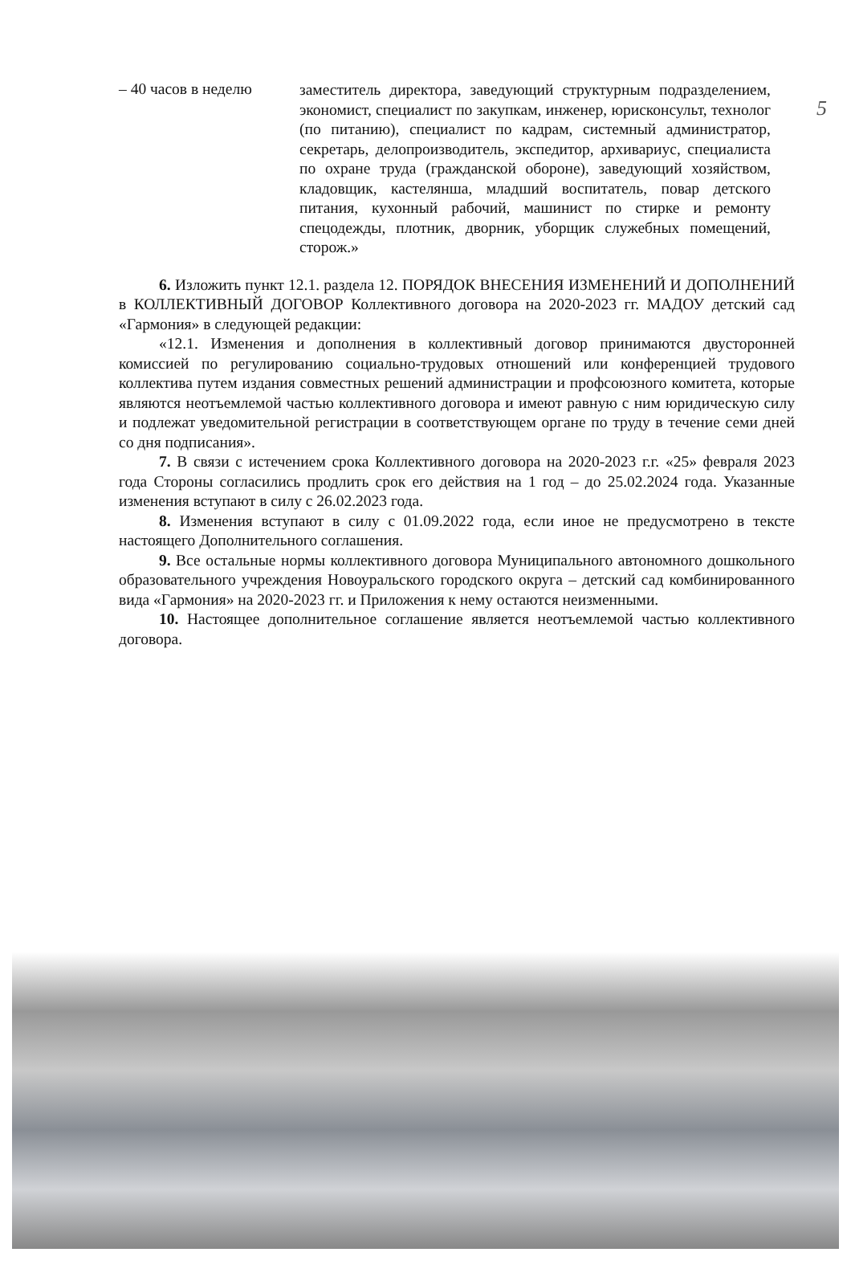5
– 40 часов в неделю
заместитель директора, заведующий структурным подразделением, экономист, специалист по закупкам, инженер, юрисконсульт, технолог (по питанию), специалист по кадрам, системный администратор, секретарь, делопроизводитель, экспедитор, архивариус, специалиста по охране труда (гражданской обороне), заведующий хозяйством, кладовщик, кастелянша, младший воспитатель, повар детского питания, кухонный рабочий, машинист по стирке и ремонту спецодежды, плотник, дворник, уборщик служебных помещений, сторож.»
6. Изложить пункт 12.1. раздела 12. ПОРЯДОК ВНЕСЕНИЯ ИЗМЕНЕНИЙ И ДОПОЛНЕНИЙ в КОЛЛЕКТИВНЫЙ ДОГОВОР Коллективного договора на 2020-2023 гг. МАДОУ детский сад «Гармония» в следующей редакции:
«12.1. Изменения и дополнения в коллективный договор принимаются двусторонней комиссией по регулированию социально-трудовых отношений или конференцией трудового коллектива путем издания совместных решений администрации и профсоюзного комитета, которые являются неотъемлемой частью коллективного договора и имеют равную с ним юридическую силу и подлежат уведомительной регистрации в соответствующем органе по труду в течение семи дней со дня подписания».
7. В связи с истечением срока Коллективного договора на 2020-2023 г.г. «25» февраля 2023 года Стороны согласились продлить срок его действия на 1 год – до 25.02.2024 года. Указанные изменения вступают в силу с 26.02.2023 года.
8. Изменения вступают в силу с 01.09.2022 года, если иное не предусмотрено в тексте настоящего Дополнительного соглашения.
9. Все остальные нормы коллективного договора Муниципального автономного дошкольного образовательного учреждения Новоуральского городского округа – детский сад комбинированного вида «Гармония» на 2020-2023 гг. и Приложения к нему остаются неизменными.
10. Настоящее дополнительное соглашение является неотъемлемой частью коллективного договора.